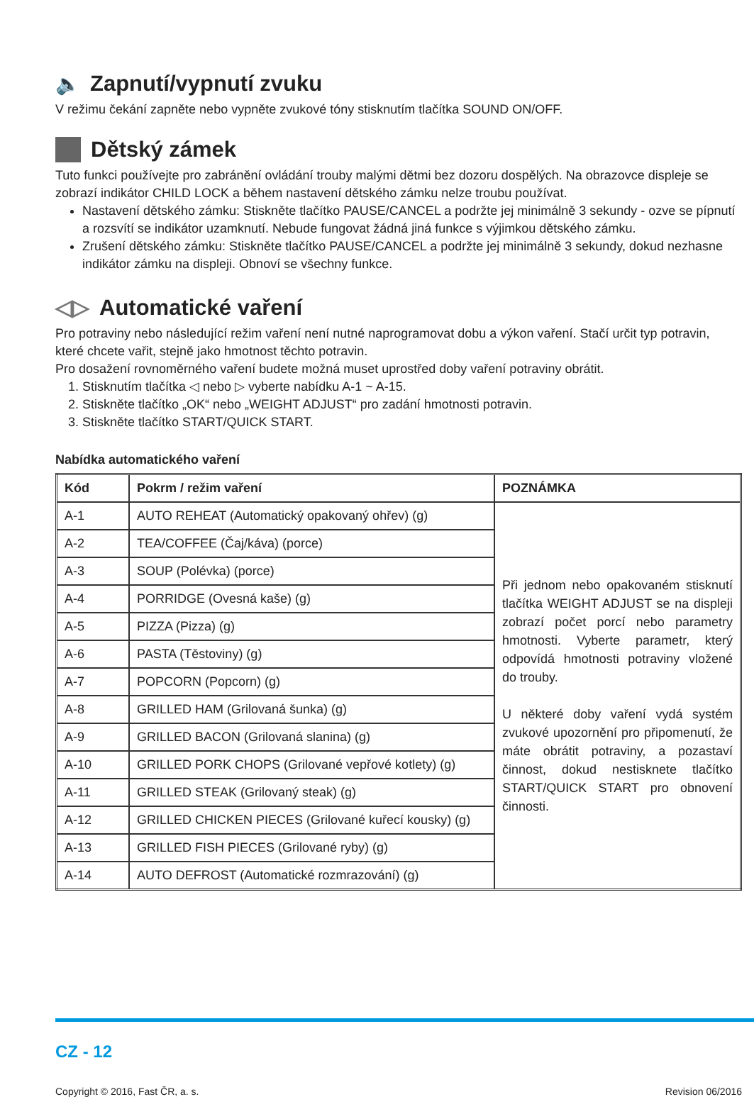🔈 Zapnutí/vypnutí zvuku
V režimu čekání zapněte nebo vypněte zvukové tóny stisknutím tlačítka SOUND ON/OFF.
Dětský zámek
Tuto funkci používejte pro zabránění ovládání trouby malými dětmi bez dozoru dospělých. Na obrazovce displeje se zobrazí indikátor CHILD LOCK a během nastavení dětského zámku nelze troubu používat.
Nastavení dětského zámku: Stiskněte tlačítko PAUSE/CANCEL a podržte jej minimálně 3 sekundy - ozve se pípnutí a rozsvítí se indikátor uzamknutí. Nebude fungovat žádná jiná funkce s výjimkou dětského zámku.
Zrušení dětského zámku: Stiskněte tlačítko PAUSE/CANCEL a podržte jej minimálně 3 sekundy, dokud nezhasne indikátor zámku na displeji. Obnoví se všechny funkce.
◁▷ Automatické vaření
Pro potraviny nebo následující režim vaření není nutné naprogramovat dobu a výkon vaření. Stačí určit typ potravin, které chcete vařit, stejně jako hmotnost těchto potravin.
Pro dosažení rovnoměrného vaření budete možná muset uprostřed doby vaření potraviny obrátit.
1. Stisknutím tlačítka ◁ nebo ▷ vyberte nabídku A-1 ~ A-15.
2. Stiskněte tlačítko „OK“ nebo „WEIGHT ADJUST“ pro zadání hmotnosti potravin.
3. Stiskněte tlačítko START/QUICK START.
Nabídka automatického vaření
| Kód | Pokrm / režim vaření | POZNÁMKA |
| --- | --- | --- |
| A-1 | AUTO REHEAT (Automatický opakovaný ohřev) (g) | Při jednom nebo opakovaném stisknutí tlačítka WEIGHT ADJUST se na displeji zobrazí počet porcí nebo parametry hmotnosti. Vyberte parametr, který odpovídá hmotnosti potraviny vložené do trouby. U některé doby vaření vydá systém zvukové upozornění pro připomenutí, že máte obrátit potraviny, a pozastaví činnost, dokud nestisknete tlačítko START/QUICK START pro obnovení činnosti. |
| A-2 | TEA/COFFEE (Čaj/káva) (porce) | |
| A-3 | SOUP (Polévka) (porce) | |
| A-4 | PORRIDGE (Ovesná kaše) (g) | |
| A-5 | PIZZA (Pizza) (g) | |
| A-6 | PASTA (Těstoviny) (g) | |
| A-7 | POPCORN (Popcorn) (g) | |
| A-8 | GRILLED HAM (Grilovaná šunka) (g) | |
| A-9 | GRILLED BACON (Grilovaná slanina) (g) | |
| A-10 | GRILLED PORK CHOPS (Grilované vepřové kotlety) (g) | |
| A-11 | GRILLED STEAK (Grilovaný steak) (g) | |
| A-12 | GRILLED CHICKEN PIECES (Grilované kuřecí kousky) (g) | |
| A-13 | GRILLED FISH PIECES (Grilované ryby) (g) | |
| A-14 | AUTO DEFROST (Automatické rozmrazování) (g) | |
CZ - 12
Copyright © 2016, Fast ČR, a. s. Revision 06/2016